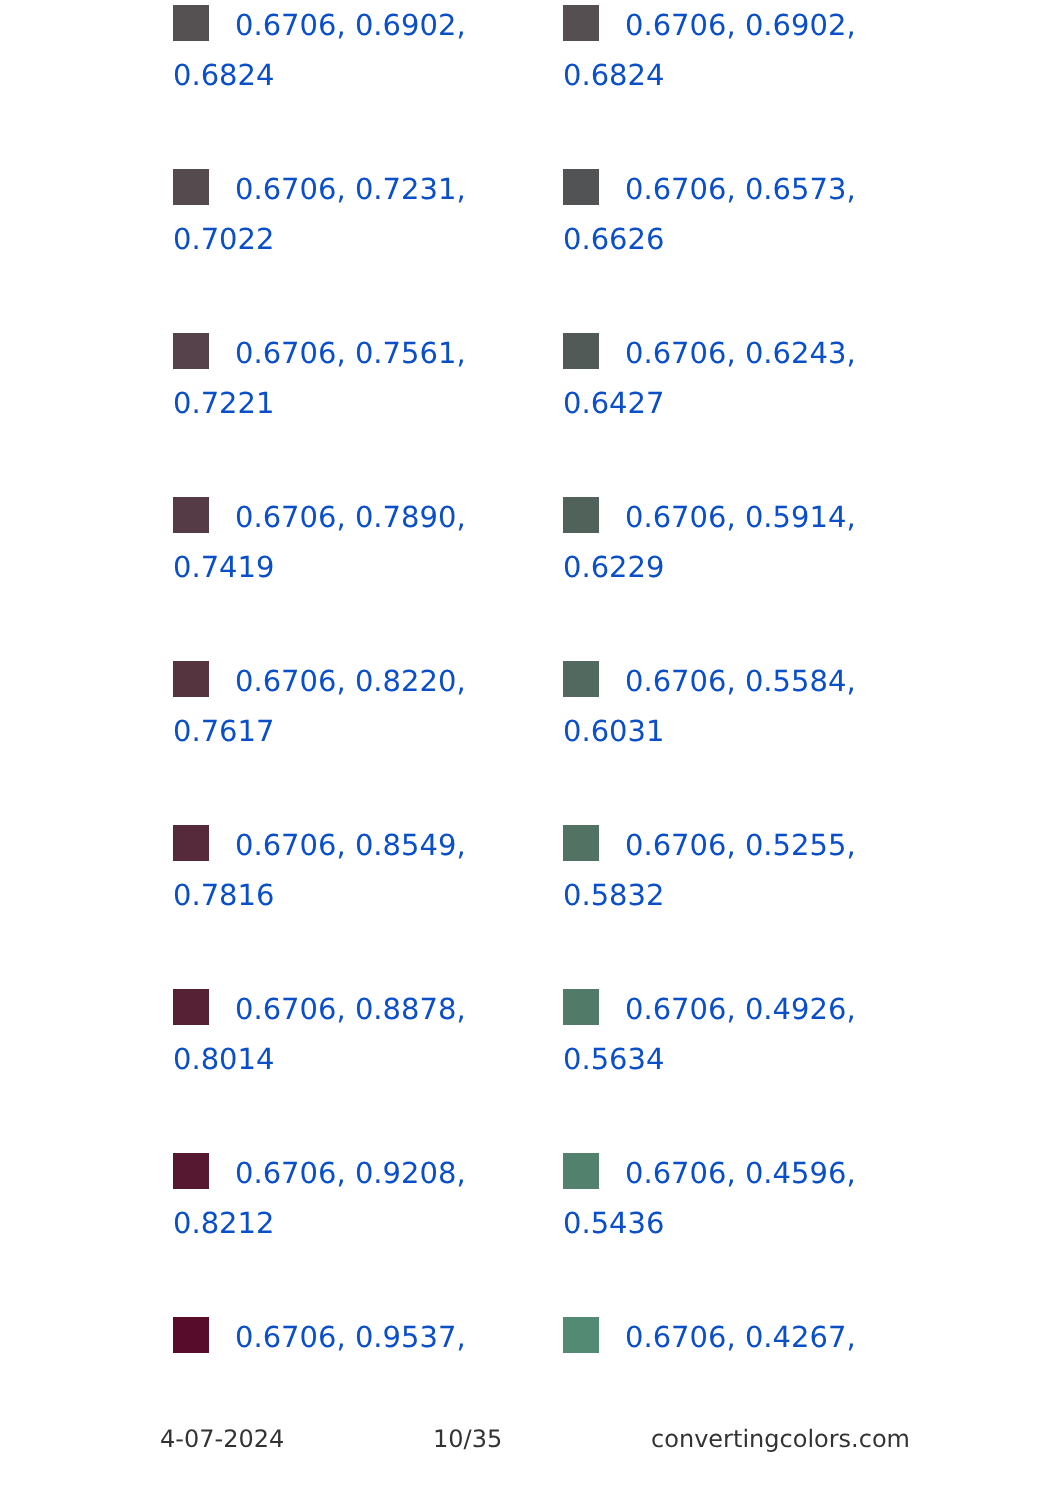0.6706, 0.6902, 0.6824 0.6706, 0.6902, 0.6824
0.6706, 0.7231, 0.7022 0.6706, 0.6573, 0.6626
0.6706, 0.7561, 0.7221 0.6706, 0.6243, 0.6427
0.6706, 0.7890, 0.7419 0.6706, 0.5914, 0.6229
0.6706, 0.8220, 0.7617 0.6706, 0.5584, 0.6031
0.6706, 0.8549, 0.7816 0.6706, 0.5255, 0.5832
0.6706, 0.8878, 0.8014 0.6706, 0.4926, 0.5634
0.6706, 0.9208, 0.8212 0.6706, 0.4596, 0.5436
0.6706, 0.9537, 0.6706, 0.4267,
4-07-2024 10/35 convertingcolors.com